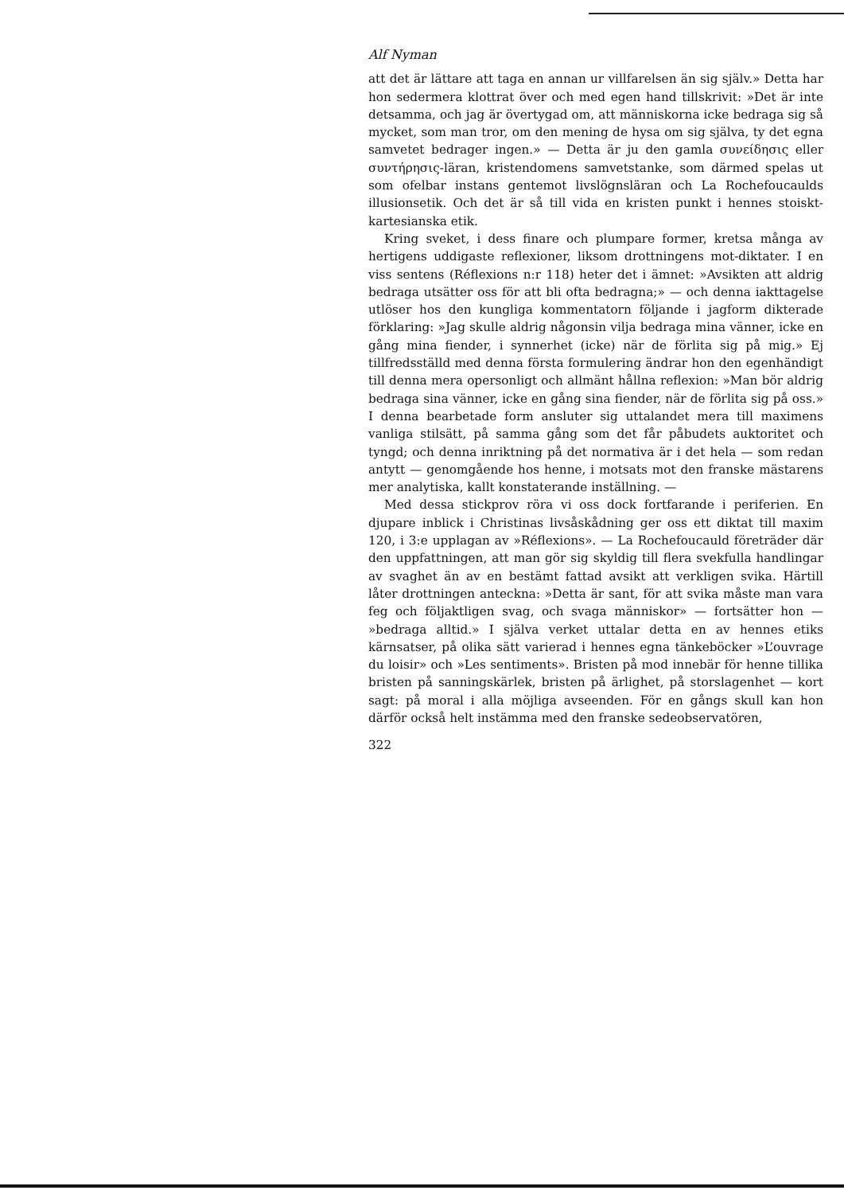Alf Nyman
att det är lättare att taga en annan ur villfarelsen än sig själv.» Detta har hon sedermera klottrat över och med egen hand tillskrivit: »Det är inte detsamma, och jag är övertygad om, att människorna icke bedraga sig så mycket, som man tror, om den mening de hysa om sig själva, ty det egna samvetet bedrager ingen.» — Detta är ju den gamla συνείδησις eller συντήρησις-läran, kristendomens samvetstanke, som därmed spelas ut som ofelbar instans gentemot livslögnsläran och La Rochefoucaulds illusionsetik. Och det är så till vida en kristen punkt i hennes stoiskt-kartesianska etik.
Kring sveket, i dess finare och plumpare former, kretsa många av hertigens uddigaste reflexioner, liksom drottningens mot-diktater. I en viss sentens (Réflexions n:r 118) heter det i ämnet: »Avsikten att aldrig bedraga utsätter oss för att bli ofta bedragna;» — och denna iakttagelse utlöser hos den kungliga kommentatorn följande i jagform dikterade förklaring: »Jag skulle aldrig någonsin vilja bedraga mina vänner, icke en gång mina fiender, i synnerhet (icke) när de förlita sig på mig.» Ej tillfredsställd med denna första formulering ändrar hon den egenhändigt till denna mera opersonligt och allmänt hållna reflexion: »Man bör aldrig bedraga sina vänner, icke en gång sina fiender, när de förlita sig på oss.» I denna bearbetade form ansluter sig uttalandet mera till maximens vanliga stilsätt, på samma gång som det får påbudets auktoritet och tyngd; och denna inriktning på det normativa är i det hela — som redan antytt — genomgående hos henne, i motsats mot den franske mästarens mer analytiska, kallt konstaterande inställning. —
Med dessa stickprov röra vi oss dock fortfarande i periferien. En djupare inblick i Christinas livsåskådning ger oss ett diktat till maxim 120, i 3:e upplagan av »Réflexions». — La Rochefoucauld företräder där den uppfattningen, att man gör sig skyldig till flera svekfulla handlingar av svaghet än av en bestämt fattad avsikt att verkligen svika. Härtill låter drottningen anteckna: »Detta är sant, för att svika måste man vara feg och följaktligen svag, och svaga människor» — fortsätter hon — »bedraga alltid.» I själva verket uttalar detta en av hennes etiks kärnsatser, på olika sätt varierad i hennes egna tänkeböcker »L’ouvrage du loisir» och »Les sentiments». Bristen på mod innebär för henne tillika bristen på sanningskärlek, bristen på ärlighet, på storslagenhet — kort sagt: på moral i alla möjliga avseenden. För en gångs skull kan hon därför också helt instämma med den franske sedeobservatören,
322